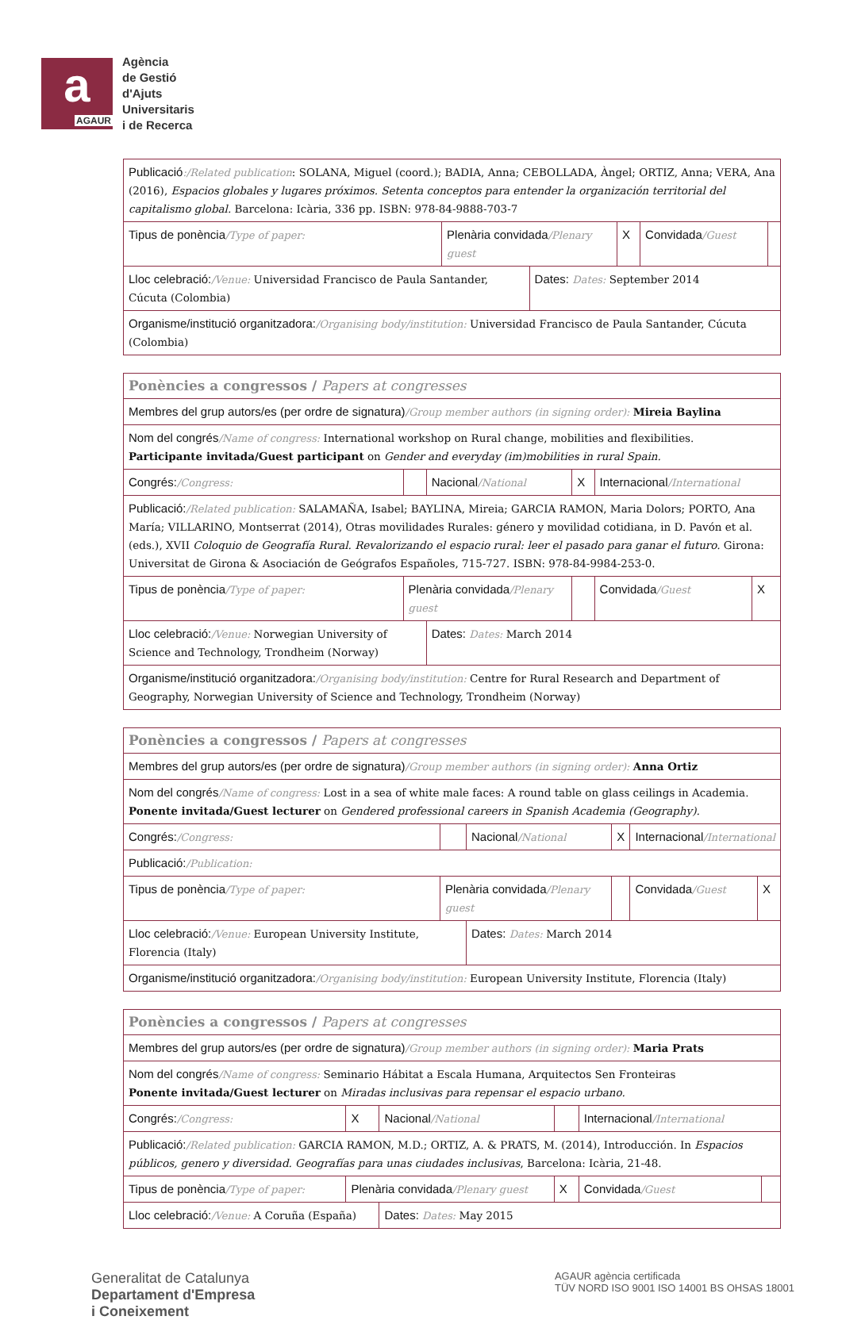a
AGAUR
Agència
de Gestió
d'Ajuts
Universitaris
i de Recerca
| Publicació :/Related publication : SOLANA, Miguel (coord.); BADIA, Anna; CEBOLLADA, Àngel; ORTIZ, Anna; VERA, Ana (2016), Espacios globales y lugares próximos. Setenta conceptos para entender la organización territorial del capitalismo global. Barcelona: Icària, 336 pp. ISBN: 978-84-9888-703-7 | | | | | |
| Tipus de ponència /Type of paper: | Plenària convidada /Plenary guest | | X | Convidada /Guest | |
| Lloc celebració: /Venue: Universidad Francisco de Paula Santander, Cúcuta (Colombia) | | Dates: Dates: September 2014 | | | |
| Organisme/institució organitzadora: /Organising body/institution: Universidad Francisco de Paula Santander, Cúcuta (Colombia) | | | | | |
| Ponències a congressos / Papers at congresses | | | | | |
| Membres del grup autors/es (per ordre de signatura) /Group member authors (in signing order): Mireia Baylina | | | | | |
| Nom del congrés /Name of congress: International workshop on Rural change, mobilities and flexibilities. Participante invitada/Guest participant on Gender and everyday (im)mobilities in rural Spain. | | | | | |
| Congrés: /Congress: | | Nacional /National | X | Internacional /International | |
| Publicació: /Related publication: SALAMAÑA, Isabel; BAYLINA, Mireia; GARCIA RAMON, Maria Dolors; PORTO, Ana María; VILLARINO, Montserrat (2014), Otras movilidades Rurales: género y movilidad cotidiana, in D. Pavón et al. (eds.), XVII Coloquio de Geografía Rural. Revalorizando el espacio rural: leer el pasado para ganar el futuro. Girona: Universitat de Girona & Asociación de Geógrafos Españoles, 715-727. ISBN: 978-84-9984-253-0. | | | | | |
| Tipus de ponència /Type of paper: | Plenària convidada /Plenary guest | | | Convidada /Guest | X |
| Lloc celebració: /Venue: Norwegian University of Science and Technology, Trondheim (Norway) | | Dates: Dates: March 2014 | | | |
| Organisme/institució organitzadora: /Organising body/institution: Centre for Rural Research and Department of Geography, Norwegian University of Science and Technology, Trondheim (Norway) | | | | | |
| Ponències a congressos / Papers at congresses | | | | | |
| Membres del grup autors/es (per ordre de signatura) /Group member authors (in signing order): Anna Ortiz | | | | | |
| Nom del congrés /Name of congress: Lost in a sea of white male faces: A round table on glass ceilings in Academia. Ponente invitada/Guest lecturer on Gendered professional careers in Spanish Academia (Geography). | | | | | |
| Congrés: /Congress: | | Nacional /National | X | Internacional /International | |
| Publicació: /Publication: | | | | | |
| Tipus de ponència /Type of paper: | Plenària convidada /Plenary guest | | | Convidada /Guest | X |
| Lloc celebració: /Venue: European University Institute, Florencia (Italy) | | Dates: Dates: March 2014 | | | |
| Organisme/institució organitzadora: /Organising body/institution: European University Institute, Florencia (Italy) | | | | | |
| Ponències a congressos / Papers at congresses | | | | | |
| Membres del grup autors/es (per ordre de signatura) /Group member authors (in signing order): Maria Prats | | | | | |
| Nom del congrés /Name of congress: Seminario Hábitat a Escala Humana, Arquitectos Sen Fronteiras Ponente invitada/Guest lecturer on Miradas inclusivas para repensar el espacio urbano. | | | | | |
| Congrés: /Congress: | X | Nacional /National | | Internacional /International | |
| Publicació: /Related publication: GARCIA RAMON, M.D.; ORTIZ, A. & PRATS, M. (2014), Introducción. In Espacios públicos, genero y diversidad. Geografías para unas ciudades inclusivas , Barcelona: Icària, 21-48. | | | | | |
| Tipus de ponència /Type of paper: | Plenària convidada /Plenary guest | | X | Convidada /Guest | |
| Lloc celebració: /Venue: A Coruña (España) | | Dates: Dates: May 2015 | | | |
Generalitat de Catalunya
Departament d'Empresa
i Coneixement
AGAUR agència certificada
TÜV NORD ISO 9001 ISO 14001 BS OHSAS 18001